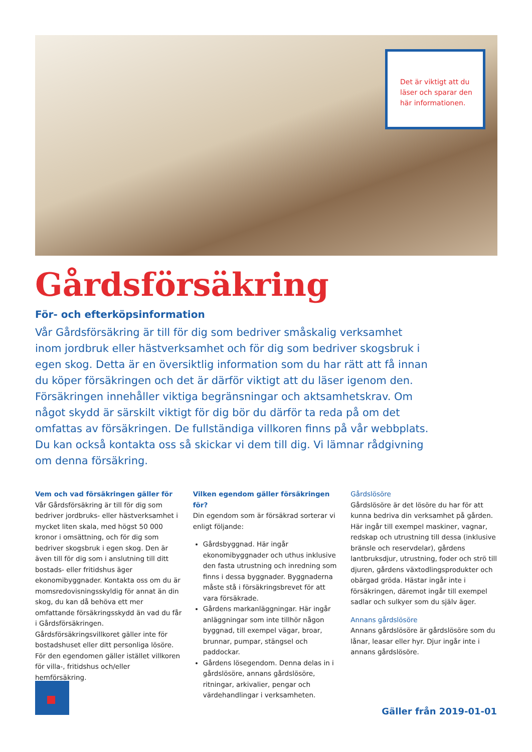Det är viktigt att du läser och sparar den här informationen.
Gårdsförsäkring
För- och efterköpsinformation
Vår Gårdsförsäkring är till för dig som bedriver småskalig verksamhet inom jordbruk eller hästverksamhet och för dig som bedriver skogsbruk i egen skog. Detta är en översiktlig information som du har rätt att få innan du köper försäkringen och det är därför viktigt att du läser igenom den. Försäkringen innehåller viktiga begränsningar och aktsamhetskrav. Om något skydd är särskilt viktigt för dig bör du därför ta reda på om det omfattas av försäkringen. De fullständiga villkoren finns på vår webbplats. Du kan också kontakta oss så skickar vi dem till dig. Vi lämnar rådgivning om denna försäkring.
Vem och vad försäkringen gäller för
Vår Gårdsförsäkring är till för dig som bedriver jordbruks- eller hästverksamhet i mycket liten skala, med högst 50 000 kronor i omsättning, och för dig som bedriver skogsbruk i egen skog. Den är även till för dig som i anslutning till ditt bostads- eller fritidshus äger ekonomibyggnader. Kontakta oss om du är momsredovisningsskyldig för annat än din skog, du kan då behöva ett mer omfattande försäkringsskydd än vad du får i Gårdsförsäkringen. Gårdsförsäkringsvillkoret gäller inte för bostadshuset eller ditt personliga lösöre. För den egendomen gäller istället villkoren för villa-, fritidshus och/eller hemförsäkring.
Vilken egendom gäller försäkringen för?
Din egendom som är försäkrad sorterar vi enligt följande:
Gårdsbyggnad. Här ingår ekonomibyggnader och uthus inklusive den fasta utrustning och inredning som finns i dessa byggnader. Byggnaderna måste stå i försäkringsbrevet för att vara försäkrade.
Gårdens markanläggningar. Här ingår anläggningar som inte tillhör någon byggnad, till exempel vägar, broar, brunnar, pumpar, stängsel och paddockar.
Gårdens lösegendom. Denna delas in i gårdslösöre, annans gårdslösöre, ritningar, arkivalier, pengar och värdehandlingar i verksamheten.
Gårdslösöre
Gårdslösöre är det lösöre du har för att kunna bedriva din verksamhet på gården. Här ingår till exempel maskiner, vagnar, redskap och utrustning till dessa (inklusive bränsle och reservdelar), gårdens lantbruksdjur, utrustning, foder och strö till djuren, gårdens växtodlingsprodukter och obärgad gröda. Hästar ingår inte i försäkringen, däremot ingår till exempel sadlar och sulkyer som du själv äger.
Annans gårdslösöre
Annans gårdslösöre är gårdslösöre som du lånar, leasar eller hyr. Djur ingår inte i annans gårdslösöre.
Gäller från 2019-01-01